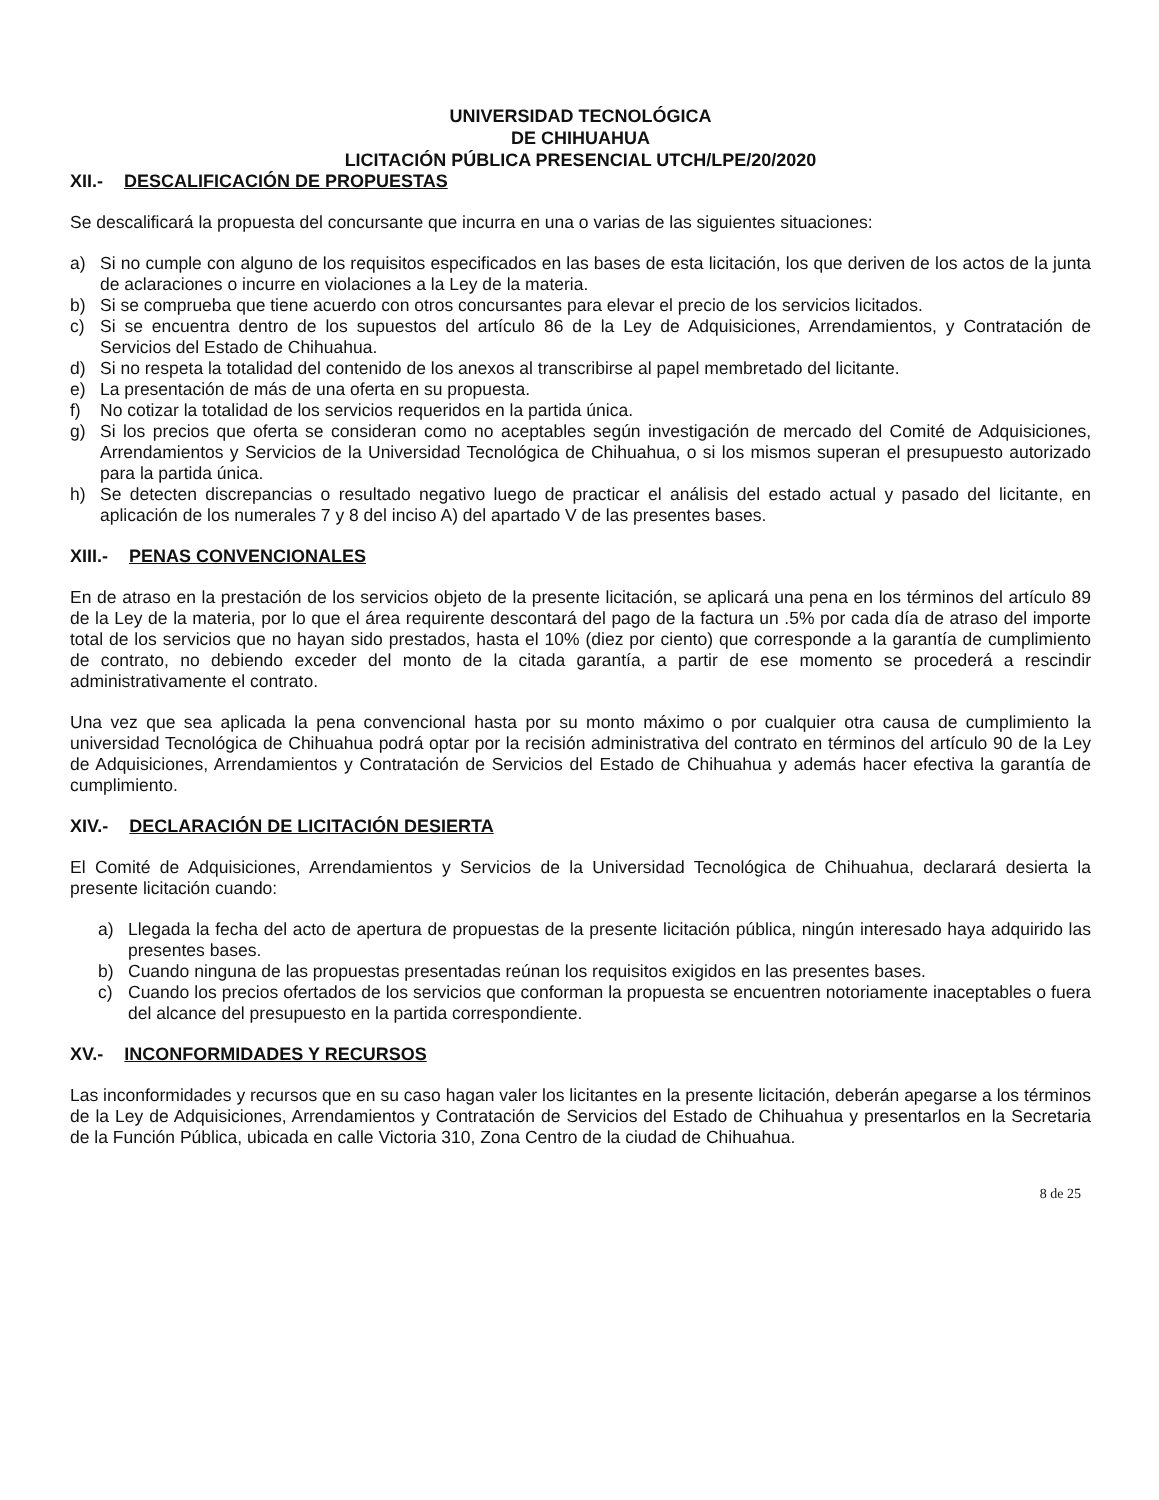UNIVERSIDAD TECNOLÓGICA
DE CHIHUAHUA
LICITACIÓN PÚBLICA PRESENCIAL UTCH/LPE/20/2020
XII.- DESCALIFICACIÓN DE PROPUESTAS
Se descalificará la propuesta del concursante que incurra en una o varias de las siguientes situaciones:
a) Si no cumple con alguno de los requisitos especificados en las bases de esta licitación, los que deriven de los actos de la junta de aclaraciones o incurre en violaciones a la Ley de la materia.
b) Si se comprueba que tiene acuerdo con otros concursantes para elevar el precio de los servicios licitados.
c) Si se encuentra dentro de los supuestos del artículo 86 de la Ley de Adquisiciones, Arrendamientos, y Contratación de Servicios del Estado de Chihuahua.
d) Si no respeta la totalidad del contenido de los anexos al transcribirse al papel membretado del licitante.
e) La presentación de más de una oferta en su propuesta.
f) No cotizar la totalidad de los servicios requeridos en la partida única.
g) Si los precios que oferta se consideran como no aceptables según investigación de mercado del Comité de Adquisiciones, Arrendamientos y Servicios de la Universidad Tecnológica de Chihuahua, o si los mismos superan el presupuesto autorizado para la partida única.
h) Se detecten discrepancias o resultado negativo luego de practicar el análisis del estado actual y pasado del licitante, en aplicación de los numerales 7 y 8 del inciso A) del apartado V de las presentes bases.
XIII.- PENAS CONVENCIONALES
En de atraso en la prestación de los servicios objeto de la presente licitación, se aplicará una pena en los términos del artículo 89 de la Ley de la materia, por lo que el área requirente descontará del pago de la factura un .5% por cada día de atraso del importe total de los servicios que no hayan sido prestados, hasta el 10% (diez por ciento) que corresponde a la garantía de cumplimiento de contrato, no debiendo exceder del monto de la citada garantía, a partir de ese momento se procederá a rescindir administrativamente el contrato.
Una vez que sea aplicada la pena convencional hasta por su monto máximo o por cualquier otra causa de cumplimiento la universidad Tecnológica de Chihuahua podrá optar por la recisión administrativa del contrato en términos del artículo 90 de la Ley de Adquisiciones, Arrendamientos y Contratación de Servicios del Estado de Chihuahua y además hacer efectiva la garantía de cumplimiento.
XIV.- DECLARACIÓN DE LICITACIÓN DESIERTA
El Comité de Adquisiciones, Arrendamientos y Servicios de la Universidad Tecnológica de Chihuahua, declarará desierta la presente licitación cuando:
a) Llegada la fecha del acto de apertura de propuestas de la presente licitación pública, ningún interesado haya adquirido las presentes bases.
b) Cuando ninguna de las propuestas presentadas reúnan los requisitos exigidos en las presentes bases.
c) Cuando los precios ofertados de los servicios que conforman la propuesta se encuentren notoriamente inaceptables o fuera del alcance del presupuesto en la partida correspondiente.
XV.- INCONFORMIDADES Y RECURSOS
Las inconformidades y recursos que en su caso hagan valer los licitantes en la presente licitación, deberán apegarse a los términos de la Ley de Adquisiciones, Arrendamientos y Contratación de Servicios del Estado de Chihuahua y presentarlos en la Secretaria de la Función Pública, ubicada en calle Victoria 310, Zona Centro de la ciudad de Chihuahua.
8 de 25